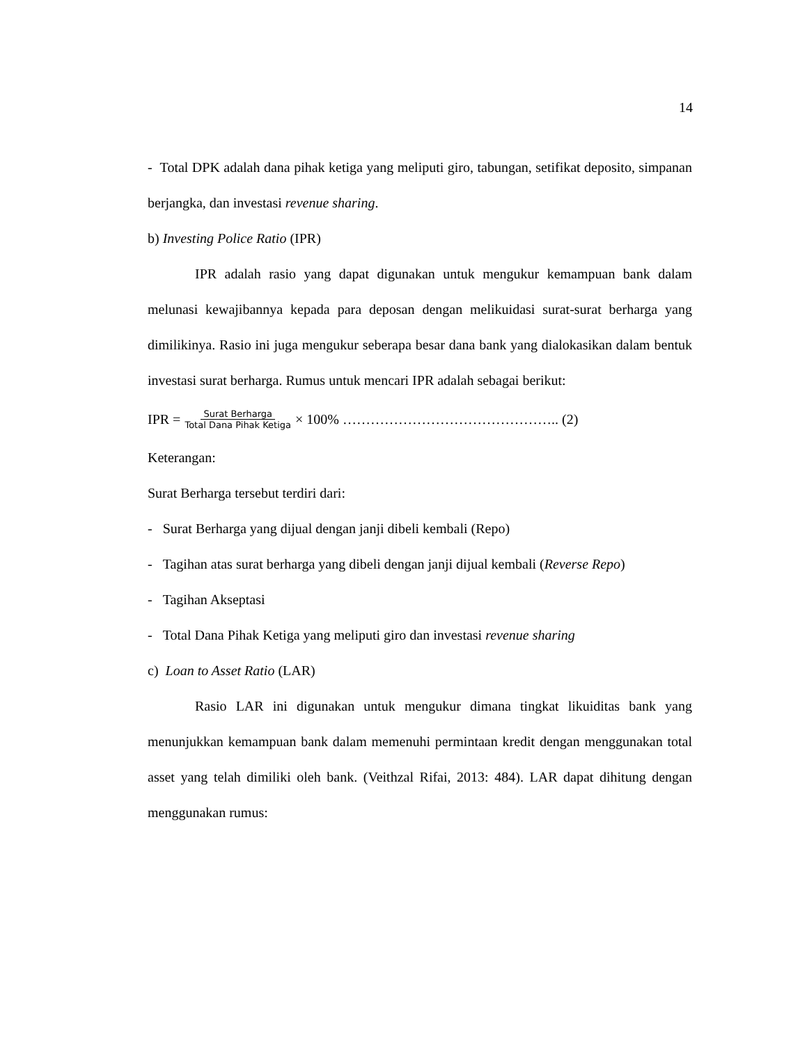14
- Total DPK adalah dana pihak ketiga yang meliputi giro, tabungan, setifikat deposito, simpanan berjangka, dan investasi revenue sharing.
b) Investing Police Ratio (IPR)
IPR adalah rasio yang dapat digunakan untuk mengukur kemampuan bank dalam melunasi kewajibannya kepada para deposan dengan melikuidasi surat-surat berharga yang dimilikinya. Rasio ini juga mengukur seberapa besar dana bank yang dialokasikan dalam bentuk investasi surat berharga. Rumus untuk mencari IPR adalah sebagai berikut:
IPR = Surat Berharga Total Dana Pihak Ketiga × 100% ……………………………………….. (2)
Keterangan:
Surat Berharga tersebut terdiri dari:
- Surat Berharga yang dijual dengan janji dibeli kembali (Repo)
- Tagihan atas surat berharga yang dibeli dengan janji dijual kembali (Reverse Repo)
- Tagihan Akseptasi
- Total Dana Pihak Ketiga yang meliputi giro dan investasi revenue sharing
c) Loan to Asset Ratio (LAR)
Rasio LAR ini digunakan untuk mengukur dimana tingkat likuiditas bank yang menunjukkan kemampuan bank dalam memenuhi permintaan kredit dengan menggunakan total asset yang telah dimiliki oleh bank. (Veithzal Rifai, 2013: 484). LAR dapat dihitung dengan menggunakan rumus: